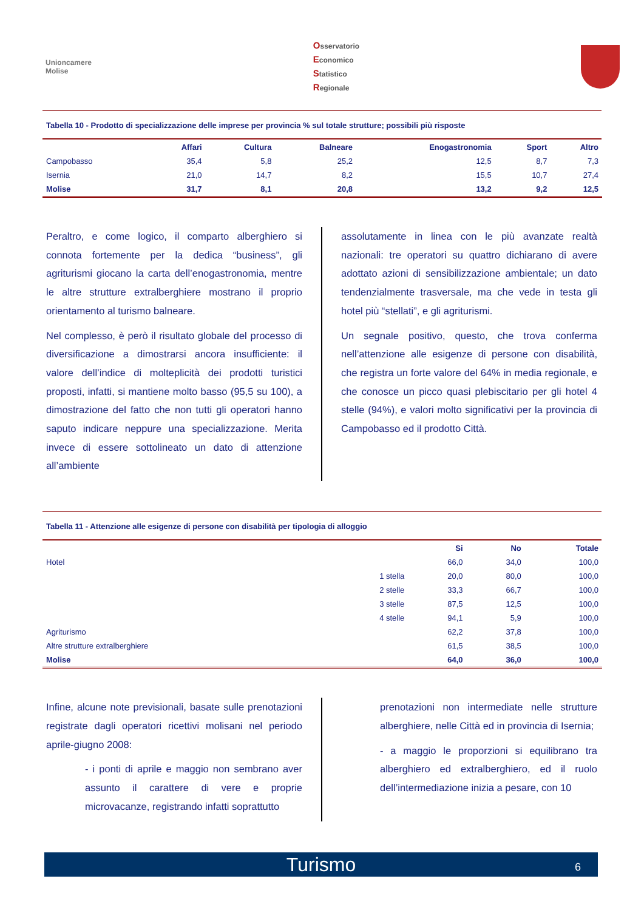Unioncamere
Molise
Osservatorio
Economico
Statistico
Regionale
Tabella 10 - Prodotto di specializzazione delle imprese per provincia % sul totale strutture; possibili più risposte
| | Affari | Cultura | Balneare | Enogastronomia | Sport | Altro |
| --- | --- | --- | --- | --- | --- | --- |
| Campobasso | 35,4 | 5,8 | 25,2 | 12,5 | 8,7 | 7,3 |
| Isernia | 21,0 | 14,7 | 8,2 | 15,5 | 10,7 | 27,4 |
| Molise | 31,7 | 8,1 | 20,8 | 13,2 | 9,2 | 12,5 |
Peraltro, e come logico, il comparto alberghiero si connota fortemente per la dedica “business”, gli agriturismi giocano la carta dell’enogastronomia, mentre le altre strutture extralberghiere mostrano il proprio orientamento al turismo balneare.
Nel complesso, è però il risultato globale del processo di diversificazione a dimostrarsi ancora insufficiente: il valore dell’indice di molteplicità dei prodotti turistici proposti, infatti, si mantiene molto basso (95,5 su 100), a dimostrazione del fatto che non tutti gli operatori hanno saputo indicare neppure una specializzazione. Merita invece di essere sottolineato un dato di attenzione all’ambiente
assolutamente in linea con le più avanzate realtà nazionali: tre operatori su quattro dichiarano di avere adottato azioni di sensibilizzazione ambientale; un dato tendenzialmente trasversale, ma che vede in testa gli hotel più “stellati”, e gli agriturismi.
Un segnale positivo, questo, che trova conferma nell’attenzione alle esigenze di persone con disabilità, che registra un forte valore del 64% in media regionale, e che conosce un picco quasi plebiscitario per gli hotel 4 stelle (94%), e valori molto significativi per la provincia di Campobasso ed il prodotto Città.
Tabella 11 - Attenzione alle esigenze di persone con disabilità per tipologia di alloggio
| | | Si | No | Totale |
| --- | --- | --- | --- | --- |
| Hotel | | 66,0 | 34,0 | 100,0 |
| | 1 stella | 20,0 | 80,0 | 100,0 |
| | 2 stelle | 33,3 | 66,7 | 100,0 |
| | 3 stelle | 87,5 | 12,5 | 100,0 |
| | 4 stelle | 94,1 | 5,9 | 100,0 |
| Agriturismo | | 62,2 | 37,8 | 100,0 |
| Altre strutture extralberghiere | | 61,5 | 38,5 | 100,0 |
| Molise | | 64,0 | 36,0 | 100,0 |
Infine, alcune note previsionali, basate sulle prenotazioni registrate dagli operatori ricettivi molisani nel periodo aprile-giugno 2008:
- i ponti di aprile e maggio non sembrano aver assunto il carattere di vere e proprie microvacanze, registrando infatti soprattutto
prenotazioni non intermediate nelle strutture alberghiere, nelle Città ed in provincia di Isernia;
- a maggio le proporzioni si equilibrano tra alberghiero ed extralberghiero, ed il ruolo dell’intermediazione inizia a pesare, con 10
Turismo 6